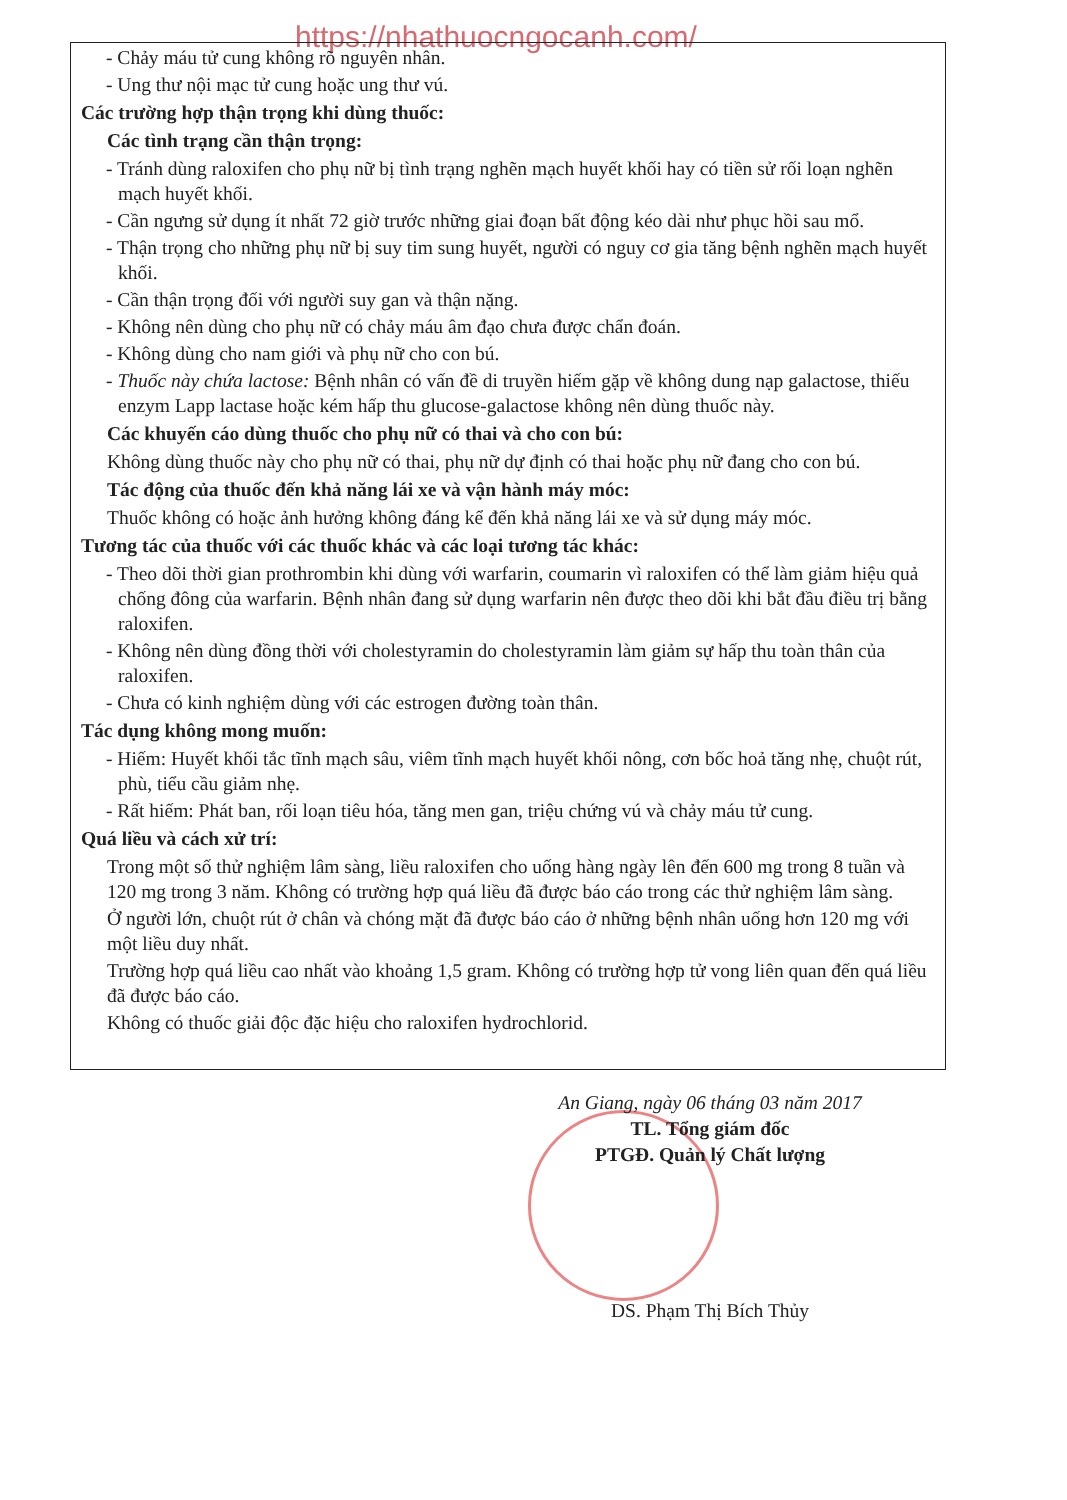https://nhathuocngocanh.com/
- Chảy máu tử cung không rõ nguyên nhân.
- Ung thư nội mạc tử cung hoặc ung thư vú.
Các trường hợp thận trọng khi dùng thuốc:
Các tình trạng cần thận trọng:
- Tránh dùng raloxifen cho phụ nữ bị tình trạng nghẽn mạch huyết khối hay có tiền sử rối loạn nghẽn mạch huyết khối.
- Cần ngưng sử dụng ít nhất 72 giờ trước những giai đoạn bất động kéo dài như phục hồi sau mổ.
- Thận trọng cho những phụ nữ bị suy tim sung huyết, người có nguy cơ gia tăng bệnh nghẽn mạch huyết khối.
- Cần thận trọng đối với người suy gan và thận nặng.
- Không nên dùng cho phụ nữ có chảy máu âm đạo chưa được chẩn đoán.
- Không dùng cho nam giới và phụ nữ cho con bú.
- Thuốc này chứa lactose: Bệnh nhân có vấn đề di truyền hiếm gặp về không dung nạp galactose, thiếu enzym Lapp lactase hoặc kém hấp thu glucose-galactose không nên dùng thuốc này.
Các khuyến cáo dùng thuốc cho phụ nữ có thai và cho con bú:
Không dùng thuốc này cho phụ nữ có thai, phụ nữ dự định có thai hoặc phụ nữ đang cho con bú.
Tác động của thuốc đến khả năng lái xe và vận hành máy móc:
Thuốc không có hoặc ảnh hưởng không đáng kể đến khả năng lái xe và sử dụng máy móc.
Tương tác của thuốc với các thuốc khác và các loại tương tác khác:
- Theo dõi thời gian prothrombin khi dùng với warfarin, coumarin vì raloxifen có thể làm giảm hiệu quả chống đông của warfarin. Bệnh nhân đang sử dụng warfarin nên được theo dõi khi bắt đầu điều trị bằng raloxifen.
- Không nên dùng đồng thời với cholestyramin do cholestyramin làm giảm sự hấp thu toàn thân của raloxifen.
- Chưa có kinh nghiệm dùng với các estrogen đường toàn thân.
Tác dụng không mong muốn:
- Hiếm: Huyết khối tắc tĩnh mạch sâu, viêm tĩnh mạch huyết khối nông, cơn bốc hoả tăng nhẹ, chuột rút, phù, tiểu cầu giảm nhẹ.
- Rất hiếm: Phát ban, rối loạn tiêu hóa, tăng men gan, triệu chứng vú và chảy máu tử cung.
Quá liều và cách xử trí:
Trong một số thử nghiệm lâm sàng, liều raloxifen cho uống hàng ngày lên đến 600 mg trong 8 tuần và 120 mg trong 3 năm. Không có trường hợp quá liều đã được báo cáo trong các thử nghiệm lâm sàng.
Ở người lớn, chuột rút ở chân và chóng mặt đã được báo cáo ở những bệnh nhân uống hơn 120 mg với một liều duy nhất.
Trường hợp quá liều cao nhất vào khoảng 1,5 gram. Không có trường hợp tử vong liên quan đến quá liều đã được báo cáo.
Không có thuốc giải độc đặc hiệu cho raloxifen hydrochlorid.
An Giang, ngày 06 tháng 03 năm 2017
TL. Tổng giám đốc
PTGĐ. Quản lý Chất lượng
DS. Phạm Thị Bích Thủy